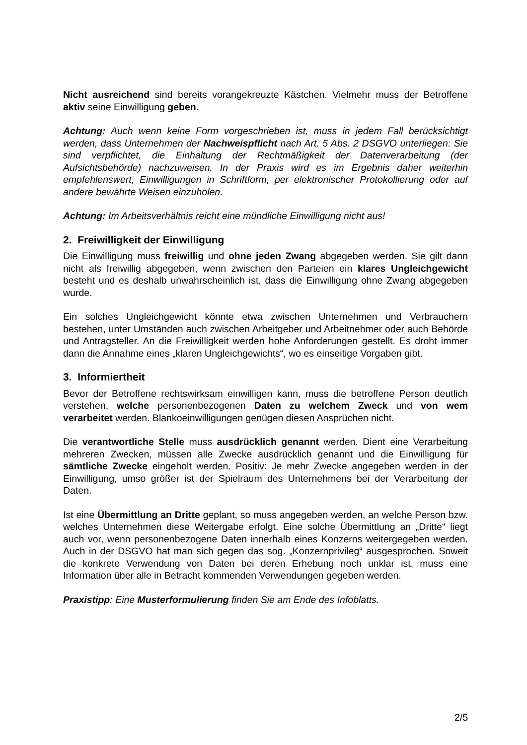Nicht ausreichend sind bereits vorangekreuzte Kästchen. Vielmehr muss der Betroffene aktiv seine Einwilligung geben.
Achtung: Auch wenn keine Form vorgeschrieben ist, muss in jedem Fall berücksichtigt werden, dass Unternehmen der Nachweispflicht nach Art. 5 Abs. 2 DSGVO unterliegen: Sie sind verpflichtet, die Einhaltung der Rechtmäßigkeit der Datenverarbeitung (der Aufsichtsbehörde) nachzuweisen. In der Praxis wird es im Ergebnis daher weiterhin empfehlenswert, Einwilligungen in Schriftform, per elektronischer Protokollierung oder auf andere bewährte Weisen einzuholen.
Achtung: Im Arbeitsverhältnis reicht eine mündliche Einwilligung nicht aus!
2. Freiwilligkeit der Einwilligung
Die Einwilligung muss freiwillig und ohne jeden Zwang abgegeben werden. Sie gilt dann nicht als freiwillig abgegeben, wenn zwischen den Parteien ein klares Ungleichgewicht besteht und es deshalb unwahrscheinlich ist, dass die Einwilligung ohne Zwang abgegeben wurde.
Ein solches Ungleichgewicht könnte etwa zwischen Unternehmen und Verbrauchern bestehen, unter Umständen auch zwischen Arbeitgeber und Arbeitnehmer oder auch Behörde und Antragsteller. An die Freiwilligkeit werden hohe Anforderungen gestellt. Es droht immer dann die Annahme eines „klaren Ungleichgewichts“, wo es einseitige Vorgaben gibt.
3. Informiertheit
Bevor der Betroffene rechtswirksam einwilligen kann, muss die betroffene Person deutlich verstehen, welche personenbezogenen Daten zu welchem Zweck und von wem verarbeitet werden. Blankoeinwilligungen genügen diesen Ansprüchen nicht.
Die verantwortliche Stelle muss ausdrücklich genannt werden. Dient eine Verarbeitung mehreren Zwecken, müssen alle Zwecke ausdrücklich genannt und die Einwilligung für sämtliche Zwecke eingeholt werden. Positiv: Je mehr Zwecke angegeben werden in der Einwilligung, umso größer ist der Spielraum des Unternehmens bei der Verarbeitung der Daten.
Ist eine Übermittlung an Dritte geplant, so muss angegeben werden, an welche Person bzw. welches Unternehmen diese Weitergabe erfolgt. Eine solche Übermittlung an „Dritte“ liegt auch vor, wenn personenbezogene Daten innerhalb eines Konzerns weitergegeben werden. Auch in der DSGVO hat man sich gegen das sog. „Konzernprivileg“ ausgesprochen. Soweit die konkrete Verwendung von Daten bei deren Erhebung noch unklar ist, muss eine Information über alle in Betracht kommenden Verwendungen gegeben werden.
Praxistipp: Eine Musterformulierung finden Sie am Ende des Infoblatts.
2/5